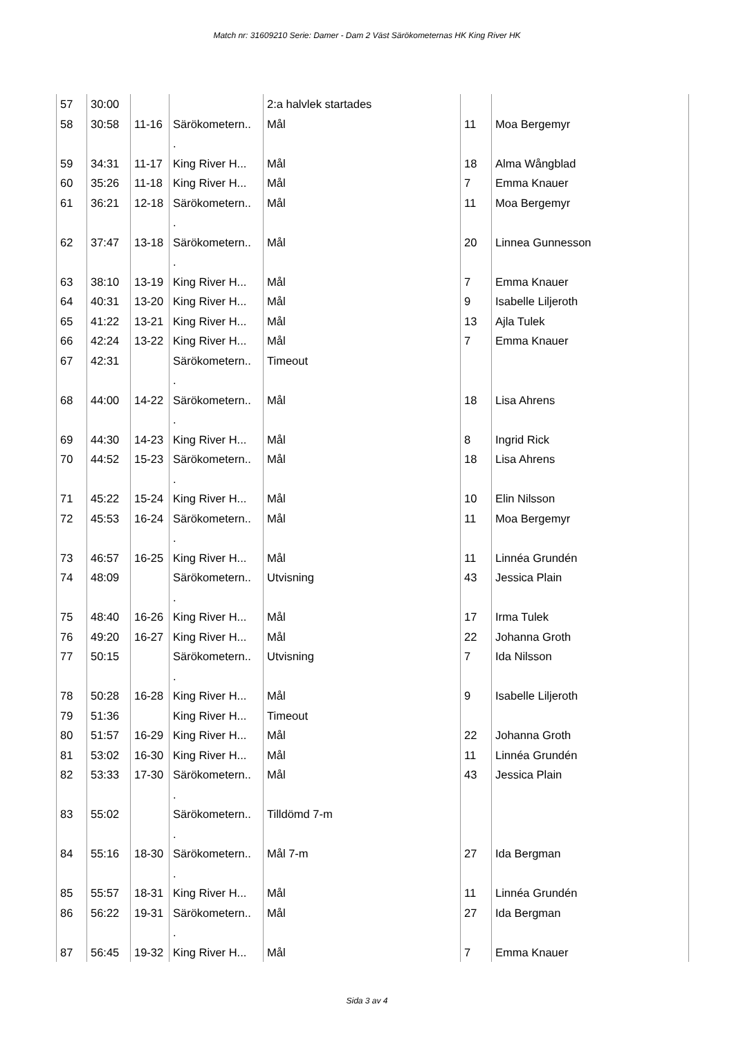Match nr: 31609210 Serie: Damer - Dam 2 Väst Särökometernas HK King River HK
| 57 | 30:00 | | | 2:a halvlek startades | | |
| 58 | 30:58 | 11-16 | Särökometern.. . | Mål | 11 | Moa Bergemyr |
| 59 | 34:31 | 11-17 | King River H... | Mål | 18 | Alma Wångblad |
| 60 | 35:26 | 11-18 | King River H... | Mål | 7 | Emma Knauer |
| 61 | 36:21 | 12-18 | Särökometern.. . | Mål | 11 | Moa Bergemyr |
| 62 | 37:47 | 13-18 | Särökometern.. . | Mål | 20 | Linnea Gunnesson |
| 63 | 38:10 | 13-19 | King River H... | Mål | 7 | Emma Knauer |
| 64 | 40:31 | 13-20 | King River H... | Mål | 9 | Isabelle Liljeroth |
| 65 | 41:22 | 13-21 | King River H... | Mål | 13 | Ajla Tulek |
| 66 | 42:24 | 13-22 | King River H... | Mål | 7 | Emma Knauer |
| 67 | 42:31 | | Särökometern.. . | Timeout | | |
| 68 | 44:00 | 14-22 | Särökometern.. . | Mål | 18 | Lisa Ahrens |
| 69 | 44:30 | 14-23 | King River H... | Mål | 8 | Ingrid Rick |
| 70 | 44:52 | 15-23 | Särökometern.. . | Mål | 18 | Lisa Ahrens |
| 71 | 45:22 | 15-24 | King River H... | Mål | 10 | Elin Nilsson |
| 72 | 45:53 | 16-24 | Särökometern.. . | Mål | 11 | Moa Bergemyr |
| 73 | 46:57 | 16-25 | King River H... | Mål | 11 | Linnéa Grundén |
| 74 | 48:09 | | Särökometern.. . | Utvisning | 43 | Jessica Plain |
| 75 | 48:40 | 16-26 | King River H... | Mål | 17 | Irma Tulek |
| 76 | 49:20 | 16-27 | King River H... | Mål | 22 | Johanna Groth |
| 77 | 50:15 | | Särökometern.. . | Utvisning | 7 | Ida Nilsson |
| 78 | 50:28 | 16-28 | King River H... | Mål | 9 | Isabelle Liljeroth |
| 79 | 51:36 | | King River H... | Timeout | | |
| 80 | 51:57 | 16-29 | King River H... | Mål | 22 | Johanna Groth |
| 81 | 53:02 | 16-30 | King River H... | Mål | 11 | Linnéa Grundén |
| 82 | 53:33 | 17-30 | Särökometern.. . | Mål | 43 | Jessica Plain |
| 83 | 55:02 | | Särökometern.. . | Tilldömd 7-m | | |
| 84 | 55:16 | 18-30 | Särökometern.. . | Mål 7-m | 27 | Ida Bergman |
| 85 | 55:57 | 18-31 | King River H... | Mål | 11 | Linnéa Grundén |
| 86 | 56:22 | 19-31 | Särökometern.. . | Mål | 27 | Ida Bergman |
| 87 | 56:45 | 19-32 | King River H... | Mål | 7 | Emma Knauer |
Sida 3 av 4